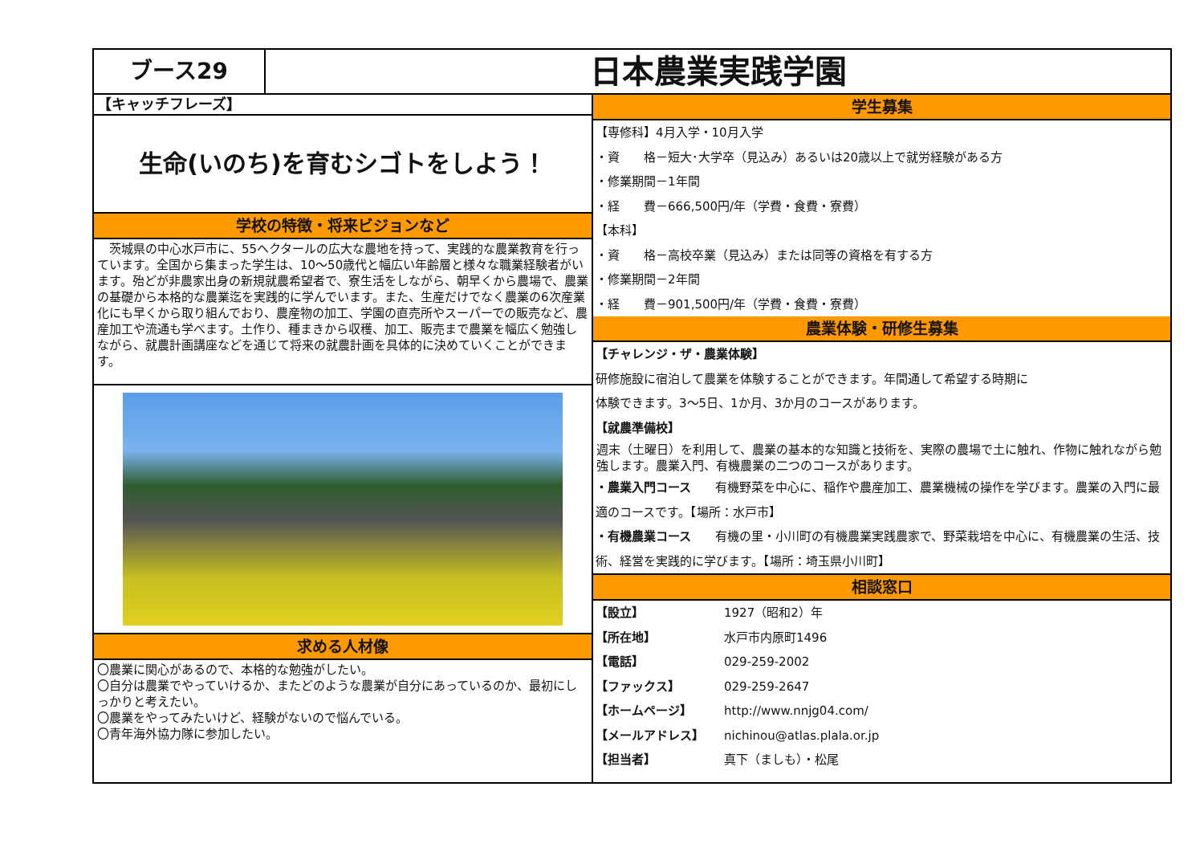ブース29
日本農業実践学園
【キャッチフレーズ】
生命(いのち)を育むシゴトをしよう！
学校の特徴・将来ビジョンなど
　茨城県の中心水戸市に、55ヘクタールの広大な農地を持って、実践的な農業教育を行っています。全国から集まった学生は、10～50歳代と幅広い年齢層と様々な職業経験者がいます。殆どが非農家出身の新規就農希望者で、寮生活をしながら、朝早くから農場で、農業の基礎から本格的な農業迄を実践的に学んでいます。また、生産だけでなく農業の6次産業化にも早くから取り組んでおり、農産物の加工、学園の直売所やスーパーでの販売など、農産加工や流通も学べます。土作り、種まきから収穫、加工、販売まで農業を幅広く勉強しながら、就農計画講座などを通じて将来の就農計画を具体的に決めていくことができます。
求める人材像
〇農業に関心があるので、本格的な勉強がしたい。
〇自分は農業でやっていけるか、またどのような農業が自分にあっているのか、最初にしっかりと考えたい。
〇農業をやってみたいけど、経験がないので悩んでいる。
〇青年海外協力隊に参加したい。
学生募集
【専修科】4月入学・10月入学
・資　　格－短大･大学卒（見込み）あるいは20歳以上で就労経験がある方
・修業期間－1年間
・経　　費－666,500円/年（学費・食費・寮費）
【本科】
・資　　格－高校卒業（見込み）または同等の資格を有する方
・修業期間－2年間
・経　　費－901,500円/年（学費・食費・寮費）
農業体験・研修生募集
【チャレンジ・ザ・農業体験】
研修施設に宿泊して農業を体験することができます。年間通して希望する時期に
体験できます。3～5日、1か月、3か月のコースがあります。
【就農準備校】
週末（土曜日）を利用して、農業の基本的な知識と技術を、実際の農場で土に触れ、作物に触れながら勉強します。農業入門、有機農業の二つのコースがあります。
・農業入門コース　　有機野菜を中心に、稲作や農産加工、農業機械の操作を学びます。農業の入門に最適のコースです。【場所：水戸市】
・有機農業コース　　有機の里・小川町の有機農業実践農家で、野菜栽培を中心に、有機農業の生活、技術、経営を実践的に学びます。【場所：埼玉県小川町】
相談窓口
【設立】 1927（昭和2）年
【所在地】 水戸市内原町1496
【電話】 029-259-2002
【ファックス】 029-259-2647
【ホームページ】 http://www.nnjg04.com/
【メールアドレス】 nichinou@atlas.plala.or.jp
【担当者】 真下（ましも）・松尾